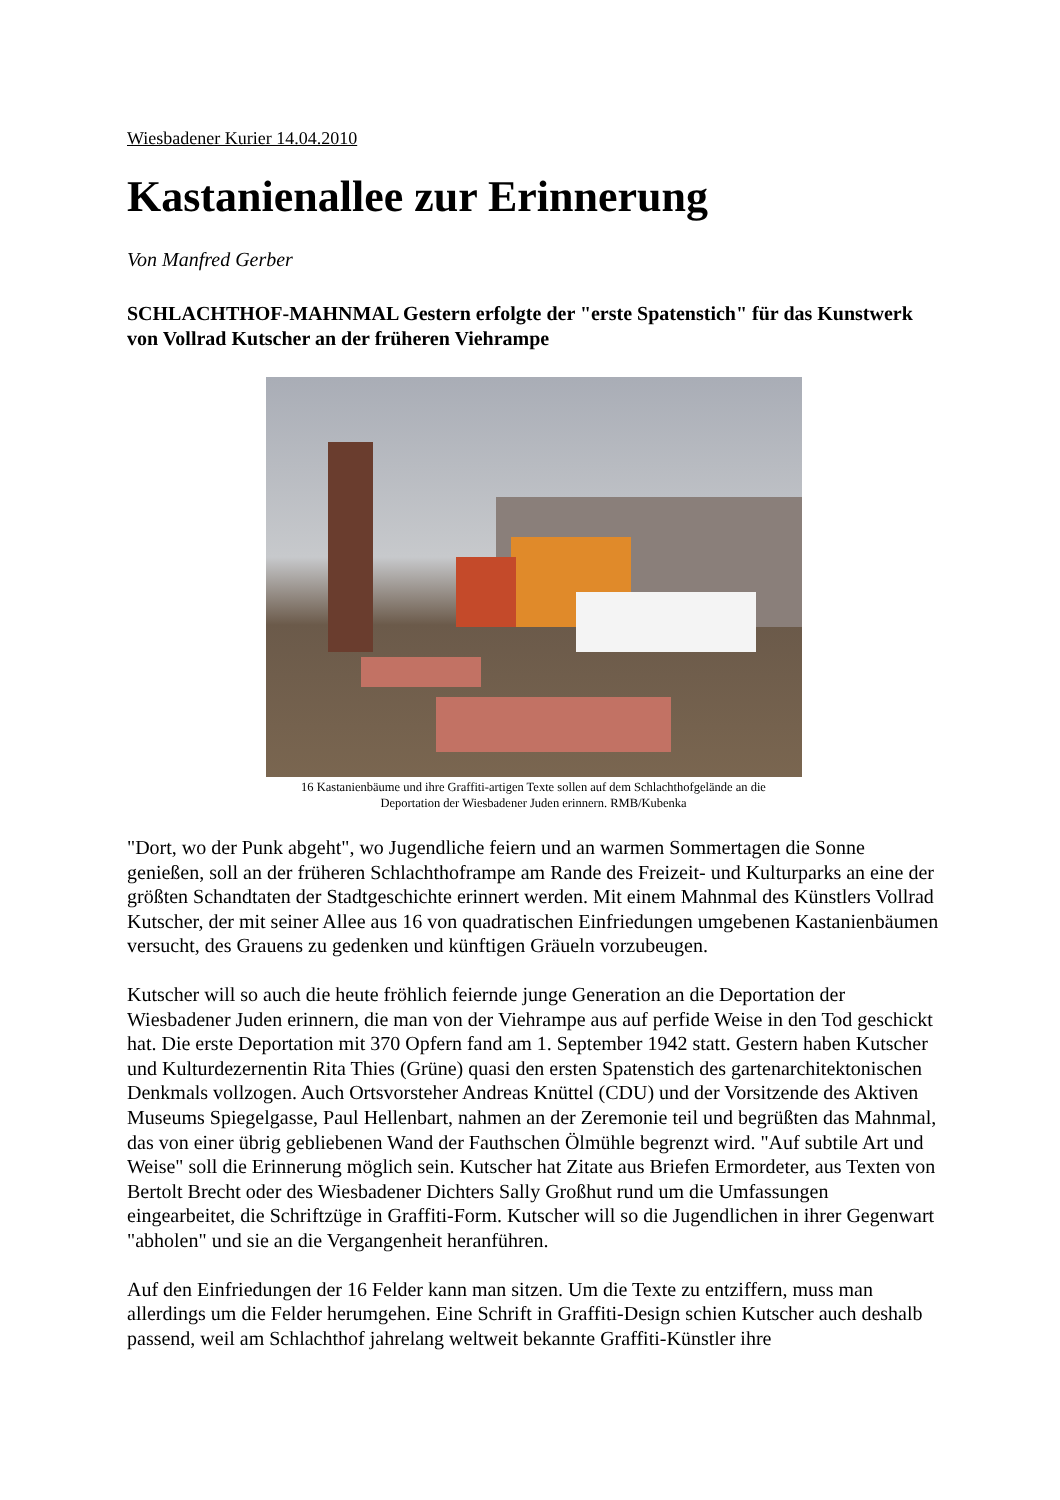Wiesbadener Kurier 14.04.2010
Kastanienallee zur Erinnerung
Von Manfred Gerber
SCHLACHTHOF-MAHNMAL Gestern erfolgte der "erste Spatenstich" für das Kunstwerk von Vollrad Kutscher an der früheren Viehrampe
16 Kastanienbäume und ihre Graffiti-artigen Texte sollen auf dem Schlachthofgelände an die Deportation der Wiesbadener Juden erinnern. RMB/Kubenka
"Dort, wo der Punk abgeht", wo Jugendliche feiern und an warmen Sommertagen die Sonne genießen, soll an der früheren Schlachthoframpe am Rande des Freizeit- und Kulturparks an eine der größten Schandtaten der Stadtgeschichte erinnert werden. Mit einem Mahnmal des Künstlers Vollrad Kutscher, der mit seiner Allee aus 16 von quadratischen Einfriedungen umgebenen Kastanienbäumen versucht, des Grauens zu gedenken und künftigen Gräueln vorzubeugen.
Kutscher will so auch die heute fröhlich feiernde junge Generation an die Deportation der Wiesbadener Juden erinnern, die man von der Viehrampe aus auf perfide Weise in den Tod geschickt hat. Die erste Deportation mit 370 Opfern fand am 1. September 1942 statt. Gestern haben Kutscher und Kulturdezernentin Rita Thies (Grüne) quasi den ersten Spatenstich des gartenarchitektonischen Denkmals vollzogen. Auch Ortsvorsteher Andreas Knüttel (CDU) und der Vorsitzende des Aktiven Museums Spiegelgasse, Paul Hellenbart, nahmen an der Zeremonie teil und begrüßten das Mahnmal, das von einer übrig gebliebenen Wand der Fauthschen Ölmühle begrenzt wird. "Auf subtile Art und Weise" soll die Erinnerung möglich sein. Kutscher hat Zitate aus Briefen Ermordeter, aus Texten von Bertolt Brecht oder des Wiesbadener Dichters Sally Großhut rund um die Umfassungen eingearbeitet, die Schriftzüge in Graffiti-Form. Kutscher will so die Jugendlichen in ihrer Gegenwart "abholen" und sie an die Vergangenheit heranführen.
Auf den Einfriedungen der 16 Felder kann man sitzen. Um die Texte zu entziffern, muss man allerdings um die Felder herumgehen. Eine Schrift in Graffiti-Design schien Kutscher auch deshalb passend, weil am Schlachthof jahrelang weltweit bekannte Graffiti-Künstler ihre